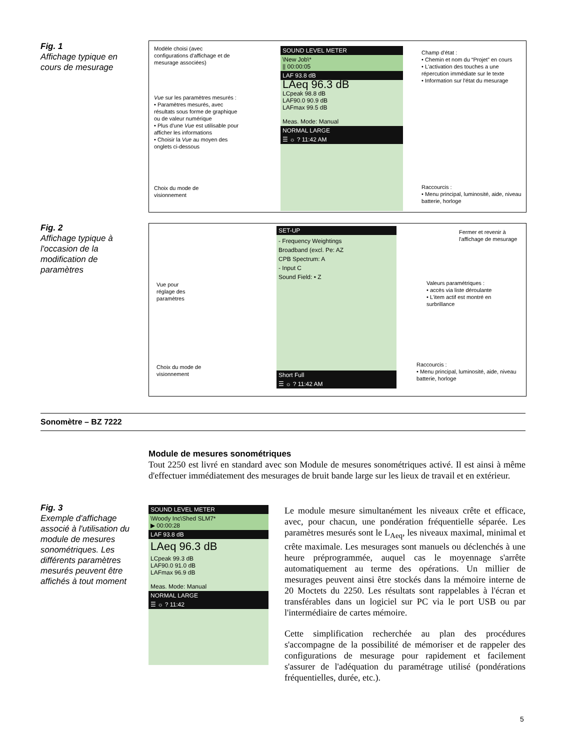Fig. 1
Affichage typique en cours de mesurage
Modèle choisi (avec configurations d'affichage et de mesurage associées)
Vue sur les paramètres mesurés :
• Paramètres mesurés, avec résultats sous forme de graphique ou de valeur numérique
• Plus d'une Vue est utilisable pour afficher les informations
• Choisir la Vue au moyen des onglets ci-dessous
Choix du mode de visionnement
SOUND LEVEL METER
\New Job\*
|| 00:00:05
LAF 93.8 dB
LAeq 96.3 dB
LCpeak 98.8 dB
LAF90.0 90.9 dB
LAFmax 99.5 dB
Meas. Mode: Manual
NORMAL LARGE
☰ ☼ ? 11:42 AM
Champ d'état :
• Chemin et nom du “Projet” en cours
• L'activation des touches a une répercution immédiate sur le texte
• Information sur l'état du mesurage
Raccourcis :
• Menu principal, luminosité, aide, niveau batterie, horloge
Fig. 2
Affichage typique à l'occasion de la modification de paramètres
Vue pour réglage des paramètres
Choix du mode de visionnement
SET-UP
- Frequency Weightings
Broadband (excl. Pe: AZ
CPB Spectrum: A
- Input C
Sound Field: • Z
Short Full
☰ ☼ ? 11:42 AM
Fermer et revenir à l'affichage de mesurage
Valeurs paramétriques :
• accès via liste déroulante
• L'item actif est montré en surbrillance
Raccourcis :
• Menu principal, luminosité, aide, niveau batterie, horloge
Sonomètre – BZ 7222
Module de mesures sonométriques
Tout 2250 est livré en standard avec son Module de mesures sonométriques activé. Il est ainsi à même d'effectuer immédiatement des mesurages de bruit bande large sur les lieux de travail et en extérieur.
Fig. 3
Exemple d'affichage associé à l'utilisation du module de mesures sonométriques. Les différents paramètres mesurés peuvent être affichés à tout moment
SOUND LEVEL METER
\Woody Inc\Shed SLM7*
▶ 00:00:28
LAF 93.8 dB
LAeq 96.3 dB
LCpeak 99.3 dB
LAF90.0 91.0 dB
LAFmax 96.9 dB
Meas. Mode: Manual
NORMAL LARGE
☰ ☼ ? 11:42
Le module mesure simultanément les niveaux crête et efficace, avec, pour chacun, une pondération fréquentielle séparée. Les paramètres mesurés sont le L<sub>Aeq</sub>, les niveaux maximal, minimal et crête maximale. Les mesurages sont manuels ou déclenchés à une heure préprogrammée, auquel cas le moyennage s'arrête automatiquement au terme des opérations. Un millier de mesurages peuvent ainsi être stockés dans la mémoire interne de 20 Moctets du 2250. Les résultats sont rappelables à l'écran et transférables dans un logiciel sur PC via le port USB ou par l'intermédiaire de cartes mémoire.
Cette simplification recherchée au plan des procédures s'accompagne de la possibilité de mémoriser et de rappeler des configurations de mesurage pour rapidement et facilement s'assurer de l'adéquation du paramétrage utilisé (pondérations fréquentielles, durée, etc.).
5